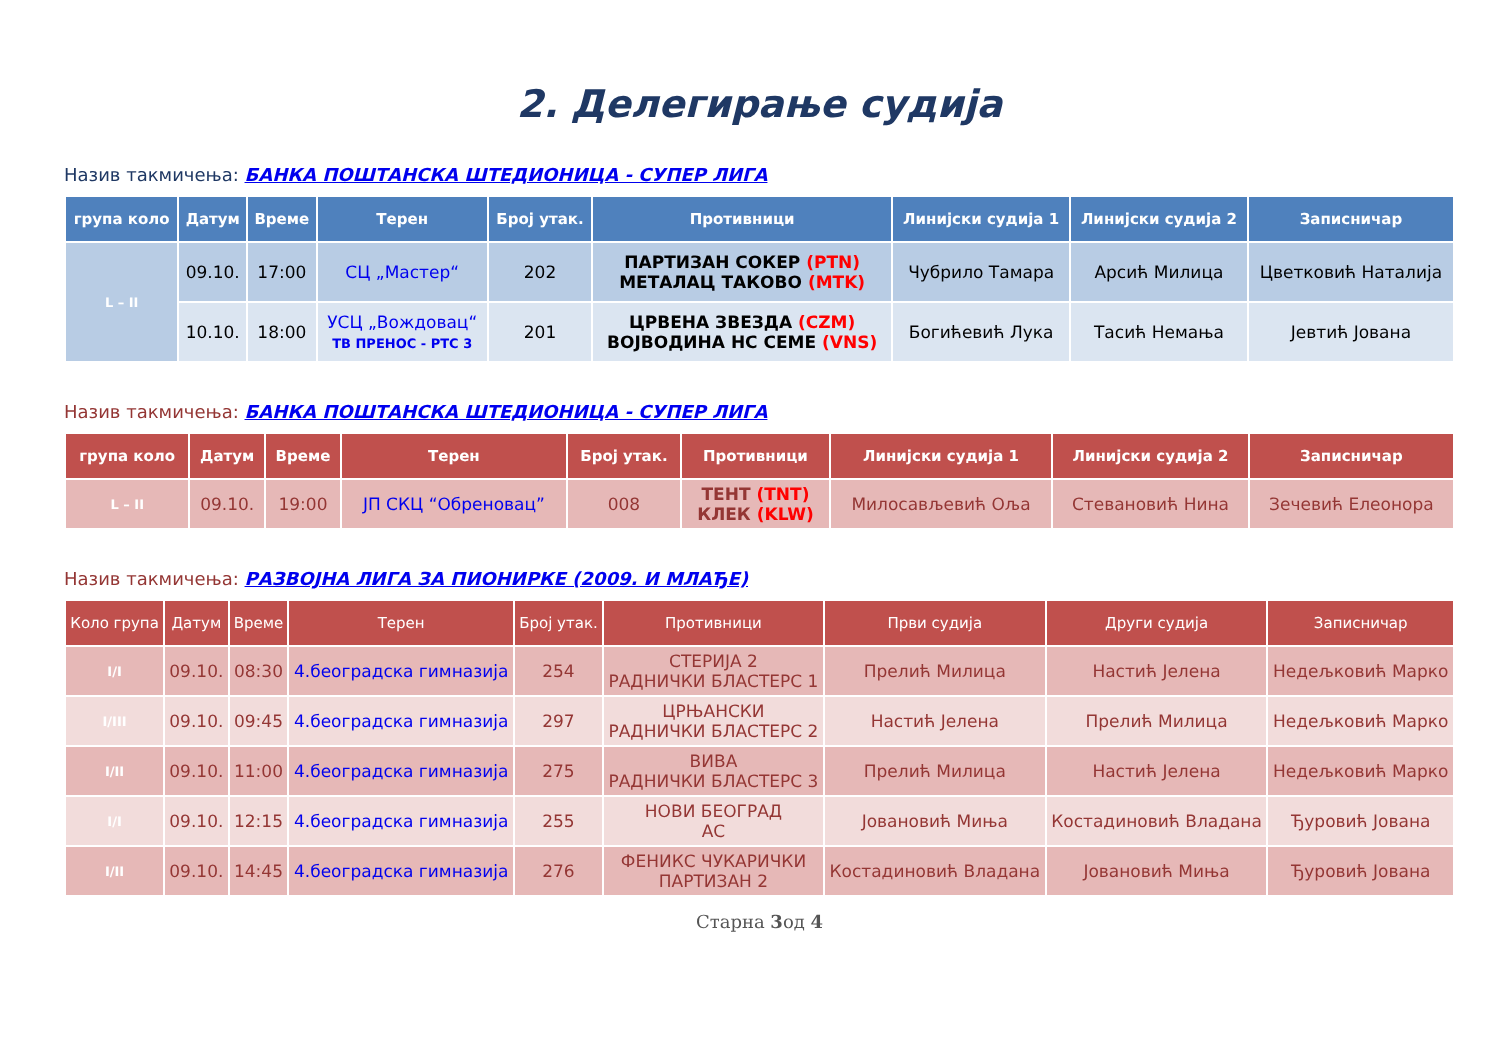2. Делегирање судија
Назив такмичења: БАНКА ПОШТАНСКА ШТЕДИОНИЦА - СУПЕР ЛИГА
| група коло | Датум | Време | Терен | Број утак. | Противници | Линијски судија 1 | Линијски судија 2 | Записничар |
| --- | --- | --- | --- | --- | --- | --- | --- | --- |
| L – II | 09.10. | 17:00 | СЦ „Мастер“ | 202 | ПАРТИЗАН СОКЕР (PTN) МЕТАЛАЦ ТАКОВО (MTK) | Чубрило Тамара | Арсић Милица | Цветковић Наталија |
| | 10.10. | 18:00 | УСЦ „Вождовац“ ТВ ПРЕНОС - РТС 3 | 201 | ЦРВЕНА ЗВЕЗДА (CZM) ВОЈВОДИНА НС СЕМЕ (VNS) | Богићевић Лука | Тасић Немања | Јевтић Јована |
Назив такмичења: БАНКА ПОШТАНСКА ШТЕДИОНИЦА - СУПЕР ЛИГА
| група коло | Датум | Време | Терен | Број утак. | Противници | Линијски судија 1 | Линијски судија 2 | Записничар |
| --- | --- | --- | --- | --- | --- | --- | --- | --- |
| L – II | 09.10. | 19:00 | ЈП СКЦ “Обреновац” | 008 | ТЕНТ (TNT) КЛЕК (KLW) | Милосављевић Оља | Стевановић Нина | Зечевић Елеонора |
Назив такмичења: РАЗВОЈНА ЛИГА ЗА ПИОНИРКЕ (2009. И МЛАЂЕ)
| Коло група | Датум | Време | Терен | Број утак. | Противници | Први судија | Други судија | Записничар |
| --- | --- | --- | --- | --- | --- | --- | --- | --- |
| I/I | 09.10. | 08:30 | 4.београдска гимназија | 254 | СТЕРИЈА 2 РАДНИЧКИ БЛАСТЕРС 1 | Прелић Милица | Настић Јелена | Недељковић Марко |
| I/III | 09.10. | 09:45 | 4.београдска гимназија | 297 | ЦРЊАНСКИ РАДНИЧКИ БЛАСТЕРС 2 | Настић Јелена | Прелић Милица | Недељковић Марко |
| I/II | 09.10. | 11:00 | 4.београдска гимназија | 275 | ВИВА РАДНИЧКИ БЛАСТЕРС 3 | Прелић Милица | Настић Јелена | Недељковић Марко |
| I/I | 09.10. | 12:15 | 4.београдска гимназија | 255 | НОВИ БЕОГРАД АС | Јовановић Миња | Костадиновић Владана | Ђуровић Јована |
| I/II | 09.10. | 14:45 | 4.београдска гимназија | 276 | ФЕНИКС ЧУКАРИЧКИ ПАРТИЗАН 2 | Костадиновић Владана | Јовановић Миња | Ђуровић Јована |
Старна 3од 4